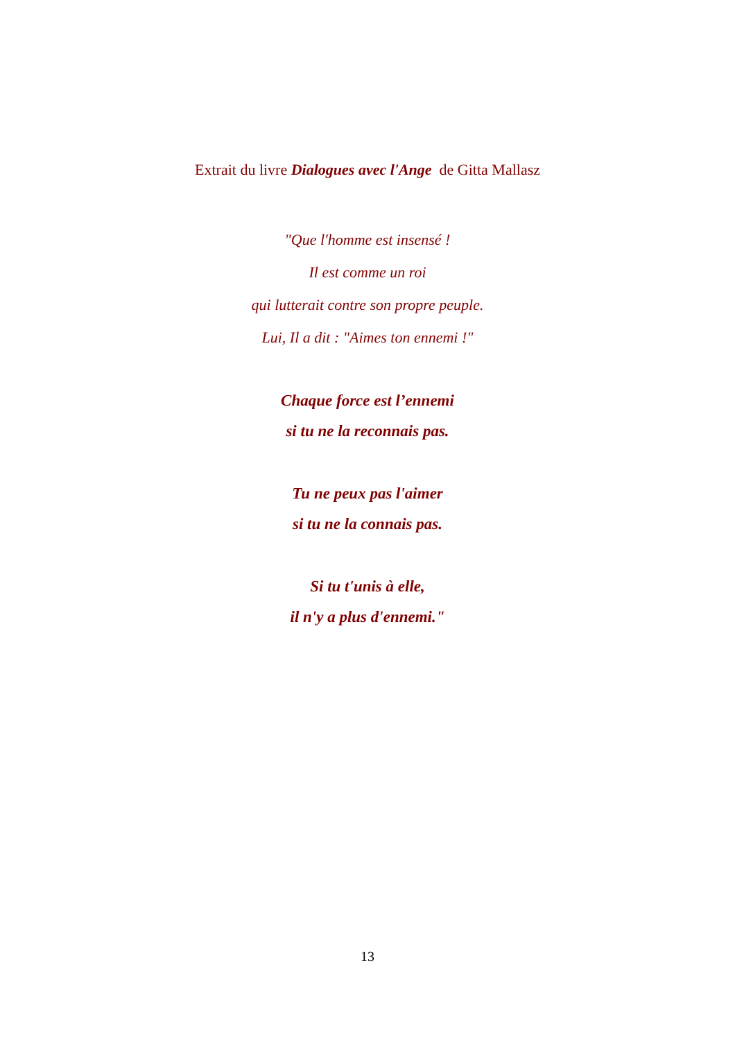Extrait du livre Dialogues avec l'Ange de Gitta Mallasz
"Que l'homme est insensé !
Il est comme un roi
qui lutterait contre son propre peuple.
Lui, Il a dit : "Aimes ton ennemi !"
Chaque force est l’ennemi
si tu ne la reconnais pas.
Tu ne peux pas l'aimer
si tu ne la connais pas.
Si tu t'unis à elle,
il n'y a plus d'ennemi."
13